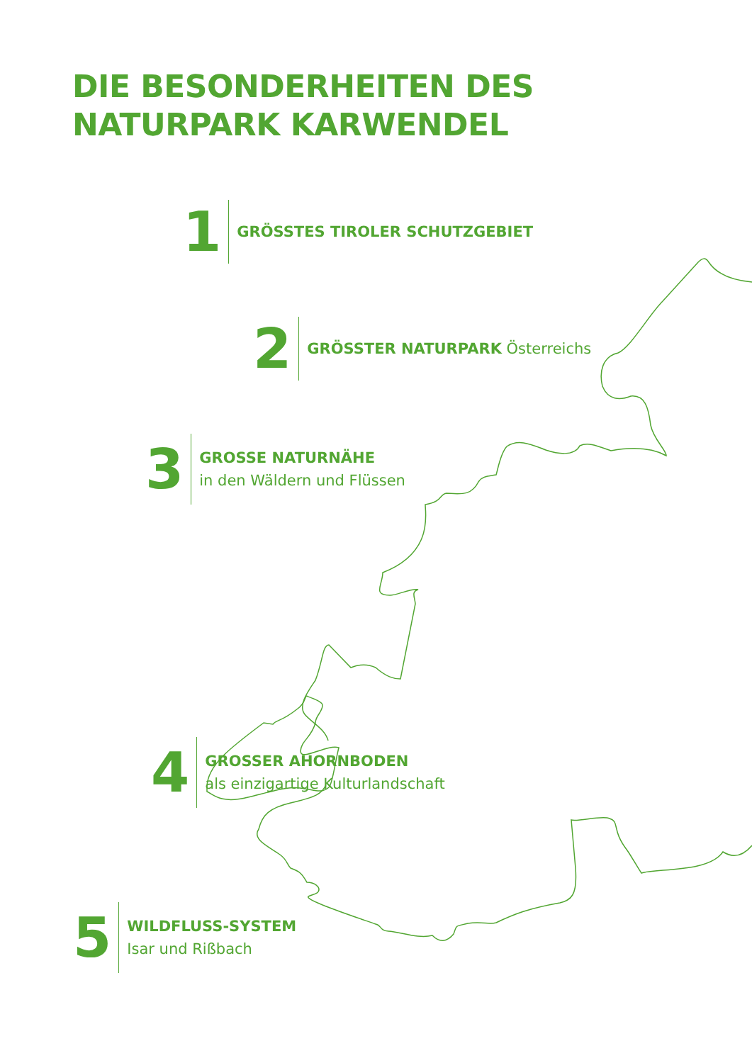DIE BESONDERHEITEN DES
NATURPARK KARWENDEL
1
GRÖSSTES TIROLER SCHUTZGEBIET
2
GRÖSSTER NATURPARK Österreichs
3
GROSSE NATURNÄHE
in den Wäldern und Flüssen
4
GROSSER AHORNBODEN
als einzigartige Kulturlandschaft
5
WILDFLUSS-SYSTEM
Isar und Rißbach